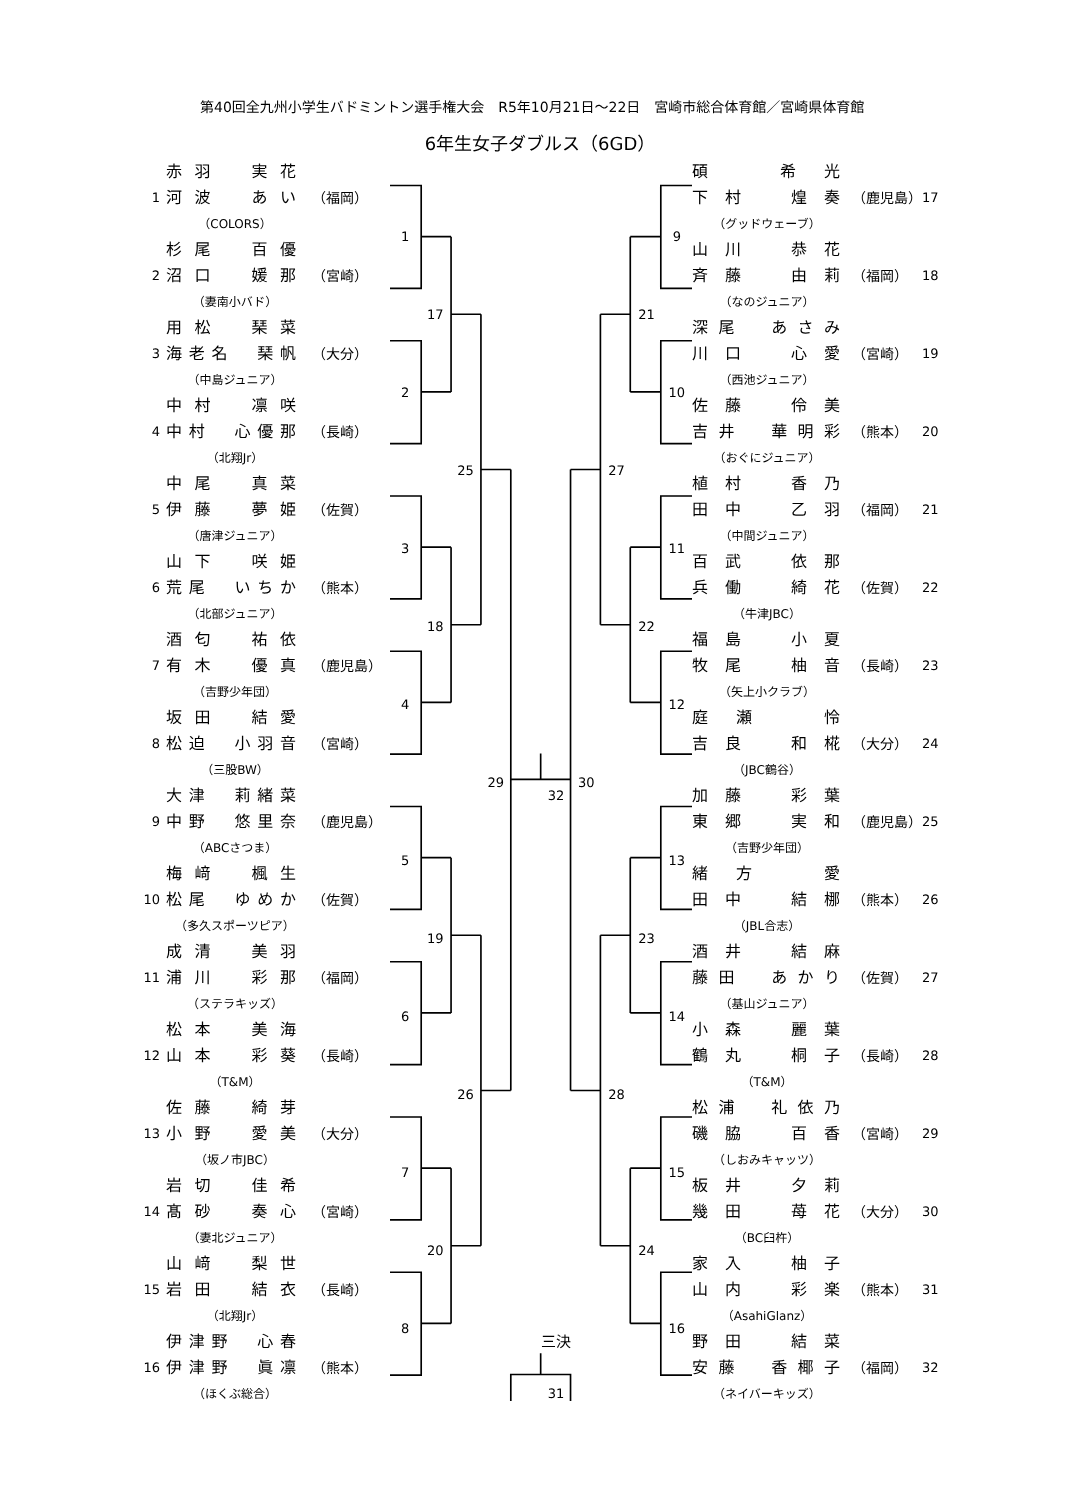第40回全九州小学生バドミントン選手権大会　R5年10月21日～22日　宮崎市総合体育館／宮崎県体育館
6年生女子ダブルス（6GD）
赤羽　実花
1 河波　あい （福岡）
（COLORS）
杉尾　百優
2 沼口　媛那 （宮崎）
（妻南小バド）
用松　琹菜
3 海老名　琹帆 （大分）
（中島ジュニア）
中村　凛咲
4 中村　心優那 （長崎）
（北翔Jr）
中尾　真菜
5 伊藤　夢姫 （佐賀）
（唐津ジュニア）
山下　咲姫
6 荒尾　いちか （熊本）
（北部ジュニア）
酒匂　祐依
7 有木　優真 （鹿児島）
（吉野少年団）
坂田　結愛
8 松迫　小羽音 （宮崎）
（三股BW）
大津　莉緒菜
9 中野　悠里奈 （鹿児島）
（ABCさつま）
梅﨑　楓生
10 松尾　ゆめか （佐賀）
（多久スポーツピア）
成清　美羽
11 浦川　彩那 （福岡）
（ステラキッズ）
松本　美海
12 山本　彩葵 （長崎）
（T&M）
佐藤　綺芽
13 小野　愛美 （大分）
（坂ノ市JBC）
岩切　佳希
14 髙砂　奏心 （宮崎）
（妻北ジュニア）
山﨑　梨世
15 岩田　結衣 （長崎）
（北翔Jr）
伊津野　心春
16 伊津野　眞凛 （熊本）
（ほくぶ総合）
1 2 3 4 5 6 7 8 17 18 19 20 25 26 29 32 30 27 28 21 22 23 24 9 10 11 12 13 14 15 16 三決 31
碩　希光
下村　煌奏 （鹿児島） 17
（グッドウェーブ）
山川　恭花
斉藤　由莉 （福岡） 18
（なのジュニア）
深尾　あさみ
川口　心愛 （宮崎） 19
（西池ジュニア）
佐藤　伶美
吉井　華明彩 （熊本） 20
（おぐにジュニア）
植村　香乃
田中　乙羽 （福岡） 21
（中間ジュニア）
百武　依那
兵働　綺花 （佐賀） 22
（牛津JBC）
福島　小夏
牧尾　柚音 （長崎） 23
（矢上小クラブ）
庭瀬　怜
吉良　和椛 （大分） 24
（JBC鶴谷）
加藤　彩葉
東郷　実和 （鹿児島） 25
（吉野少年団）
緒方　愛
田中　結梛 （熊本） 26
（JBL合志）
酒井　結麻
藤田　あかり （佐賀） 27
（基山ジュニア）
小森　麗葉
鶴丸　桐子 （長崎） 28
（T&M）
松浦　礼依乃
磯脇　百香 （宮崎） 29
（しおみキャッツ）
板井　夕莉
幾田　苺花 （大分） 30
（BC臼杵）
家入　柚子
山内　彩楽 （熊本） 31
（AsahiGlanz）
野田　結菜
安藤　香椰子 （福岡） 32
（ネイバーキッズ）